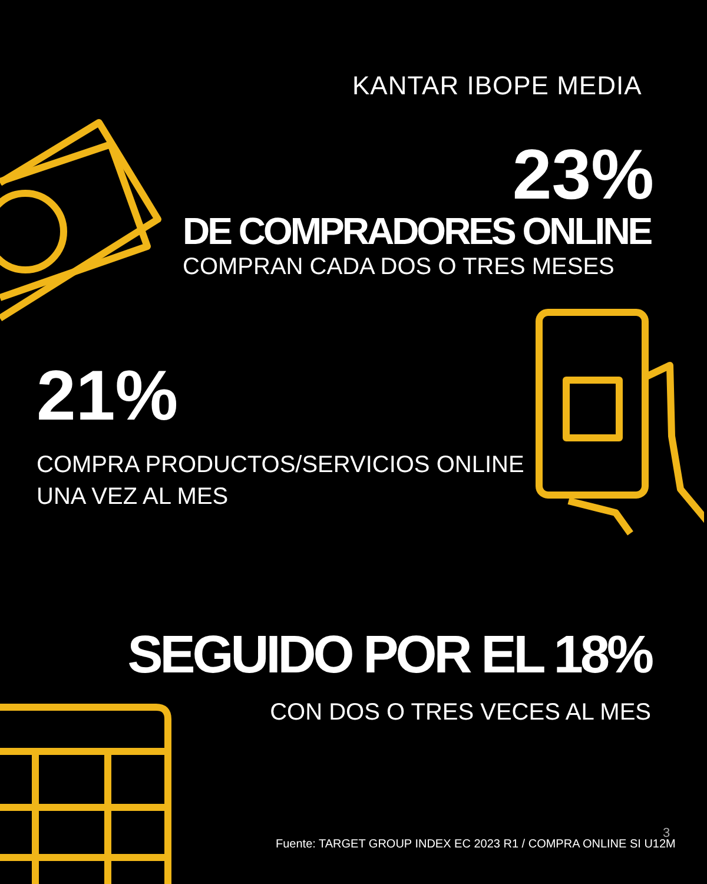KANTAR IBOPE MEDIA
23%
DE COMPRADORES ONLINE
COMPRAN CADA DOS O TRES MESES
21%
COMPRA PRODUCTOS/SERVICIOS ONLINE
UNA VEZ AL MES
SEGUIDO POR EL 18%
CON DOS O TRES VECES AL MES
3
Fuente: TARGET GROUP INDEX EC 2023 R1 / COMPRA ONLINE SI U12M